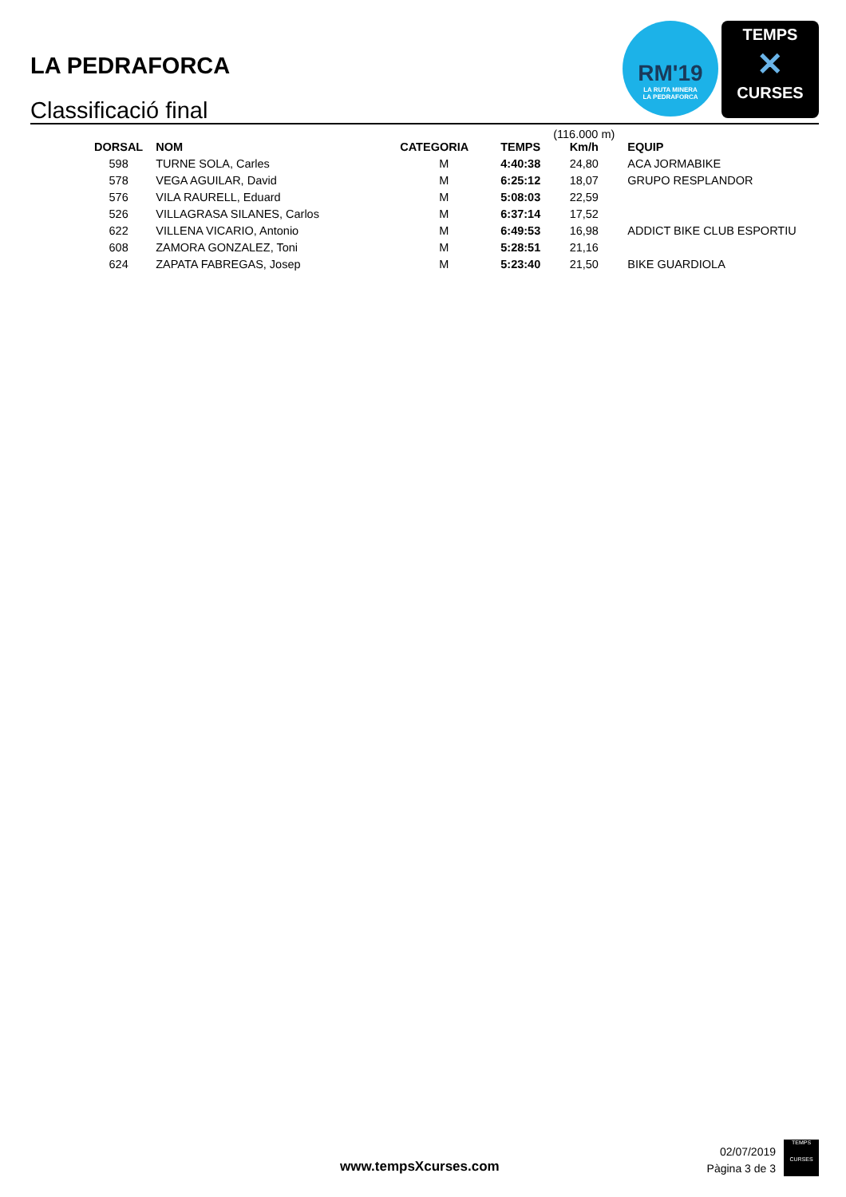LA PEDRAFORCA
Classificació final
RM'19
LA RUTA MINERA
LA PEDRAFORCA
TEMPS
✕
CURSES
| DORSAL | NOM | CATEGORIA | TEMPS | (116.000 m) Km/h | EQUIP |
| --- | --- | --- | --- | --- | --- |
| 598 | TURNE SOLA, Carles | M | 4:40:38 | 24,80 | ACA JORMABIKE |
| 578 | VEGA AGUILAR, David | M | 6:25:12 | 18,07 | GRUPO RESPLANDOR |
| 576 | VILA RAURELL, Eduard | M | 5:08:03 | 22,59 | |
| 526 | VILLAGRASA SILANES, Carlos | M | 6:37:14 | 17,52 | |
| 622 | VILLENA VICARIO, Antonio | M | 6:49:53 | 16,98 | ADDICT BIKE CLUB ESPORTIU |
| 608 | ZAMORA GONZALEZ, Toni | M | 5:28:51 | 21,16 | |
| 624 | ZAPATA FABREGAS, Josep | M | 5:23:40 | 21,50 | BIKE GUARDIOLA |
www.tempsXcurses.com
02/07/2019
Pàgina 3 de 3
TEMPS
CURSES